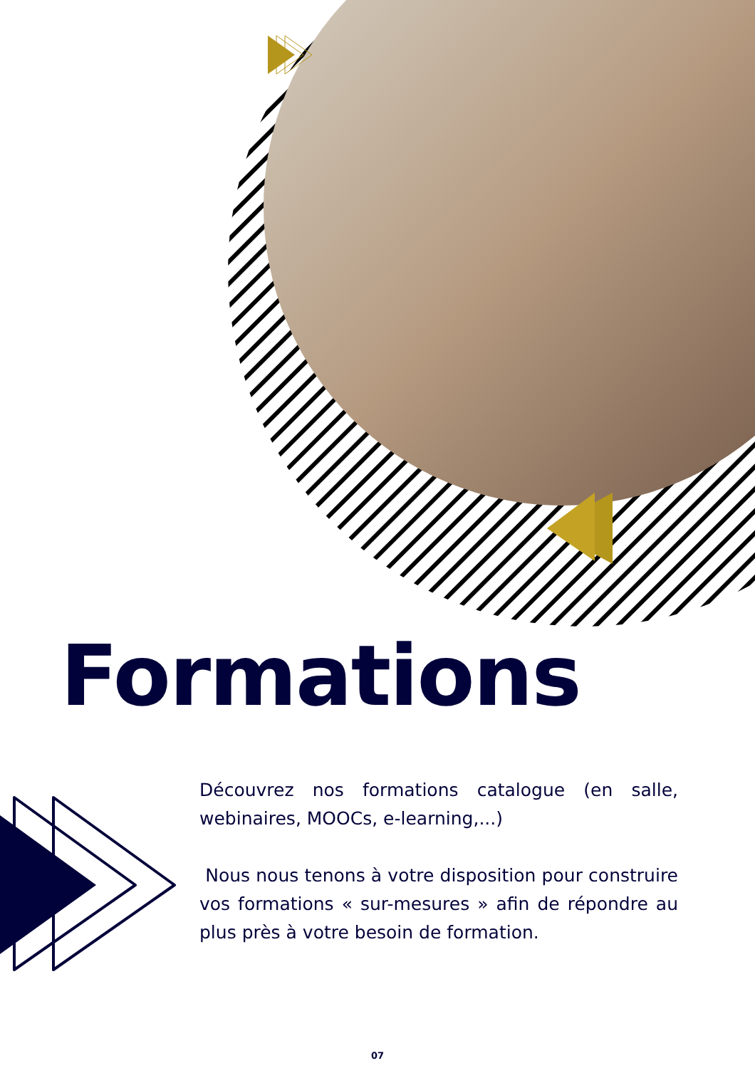Formations
Découvrez nos formations catalogue (en salle, webinaires, MOOCs, e-learning,...)
Nous nous tenons à votre disposition pour construire vos formations « sur-mesures » afin de répondre au plus près à votre besoin de formation.
07